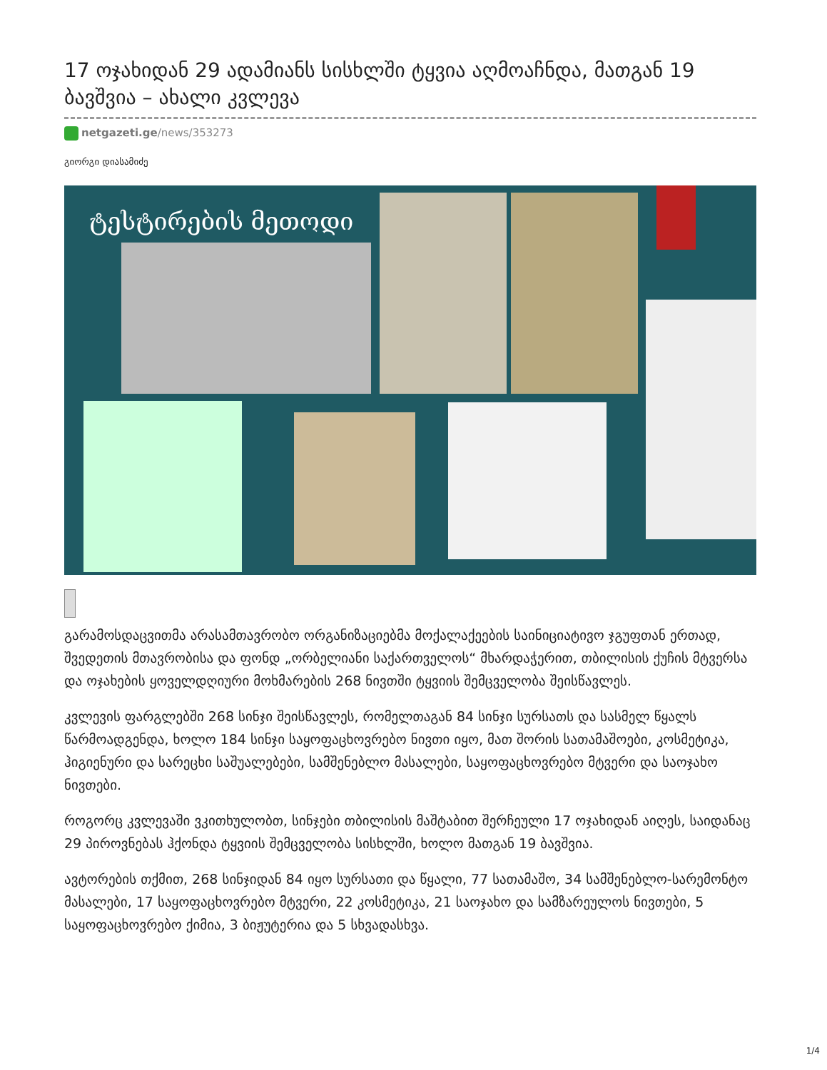17 ოჯახიდან 29 ადამიანს სისხლში ტყვია აღმოაჩნდა, მათგან 19 ბავშვია – ახალი კვლევა
netgazeti.ge/news/353273
გიორგი დიასამიძე
ტესტირების მეთოდი
გარამოსდაცვითმა არასამთავრობო ორგანიზაციებმა მოქალაქეების საინიციატივო ჯგუფთან ერთად, შვედეთის მთავრობისა და ფონდ „ორბელიანი საქართველოს“ მხარდაჭერით, თბილისის ქუჩის მტვერსა და ოჯახების ყოველდღიური მოხმარების 268 ნივთში ტყვიის შემცველობა შეისწავლეს.
კვლევის ფარგლებში 268 სინჯი შეისწავლეს, რომელთაგან 84 სინჯი სურსათს და სასმელ წყალს წარმოადგენდა, ხოლო 184 სინჯი საყოფაცხოვრებო ნივთი იყო, მათ შორის სათამაშოები, კოსმეტიკა, ჰიგიენური და სარეცხი საშუალებები, სამშენებლო მასალები, საყოფაცხოვრებო მტვერი და საოჯახო ნივთები.
როგორც კვლევაში ვკითხულობთ, სინჯები თბილისის მაშტაბით შერჩეული 17 ოჯახიდან აიღეს, საიდანაც 29 პიროვნებას ჰქონდა ტყვიის შემცველობა სისხლში, ხოლო მათგან 19 ბავშვია.
ავტორების თქმით, 268 სინჯიდან 84 იყო სურსათი და წყალი, 77 სათამაშო, 34 სამშენებლო-სარემონტო მასალები, 17 საყოფაცხოვრებო მტვერი, 22 კოსმეტიკა, 21 საოჯახო და სამზარეულოს ნივთები, 5 საყოფაცხოვრებო ქიმია, 3 ბიჟუტერია და 5 სხვადასხვა.
1/4